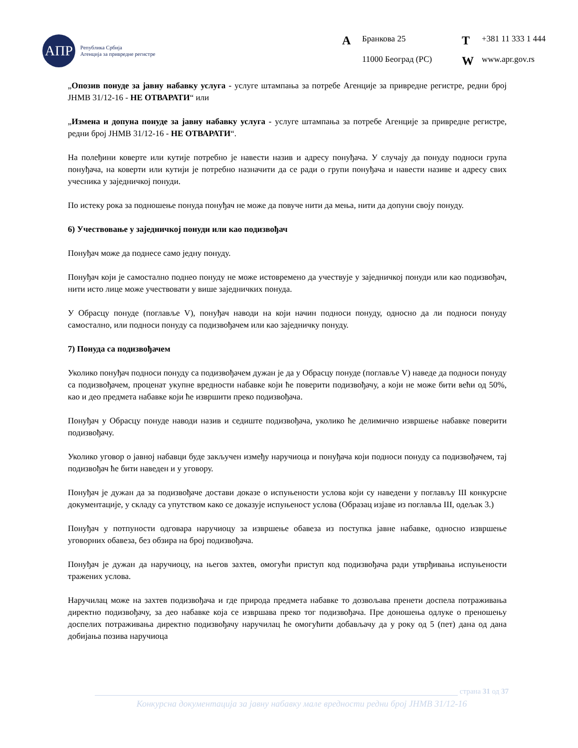АПР
Република Србија
Агенција за привредне регистре
A Бранкова 25 T +381 11 333 1 444 11000 Београд (РС) W www.apr.gov.rs
„Опозив понуде за јавну набавку услуга - услуге штампања за потребе Агенције за привредне регистре, редни број ЈНМВ 31/12-16 - НЕ ОТВАРАТИ“ или
„Измена и допуна понуде за јавну набавку услуга - услуге штампања за потребе Агенције за привредне регистре, редни број ЈНМВ 31/12-16 - НЕ ОТВАРАТИ“.
На полеђини коверте или кутије потребно је навести назив и адресу понуђача. У случају да понуду подноси група понуђача, на коверти или кутији је потребно назначити да се ради о групи понуђача и навести називе и адресу свих учесника у заједничкој понуди.
По истеку рока за подношење понуда понуђач не може да повуче нити да мења, нити да допуни своју понуду.
6) Учествовање у заједничкој понуди или као подизвођач
Понуђач може да поднесе само једну понуду.
Понуђач који је самостално поднео понуду не може истовремено да учествује у заједничкој понуди или као подизвођач, нити исто лице може учествовати у више заједничких понуда.
У Обрасцу понуде (поглавље V), понуђач наводи на који начин подноси понуду, односно да ли подноси понуду самостално, или подноси понуду са подизвођачем или као заједничку понуду.
7) Понуда са подизвођачем
Уколико понуђач подноси понуду са подизвођачем дужан је да у Обрасцу понуде (поглавље V) наведе да подноси понуду са подизвођачем, проценат укупне вредности набавке који ће поверити подизвођачу, а који не може бити већи од 50%, као и део предмета набавке који ће извршити преко подизвођача.
Понуђач у Обрасцу понуде наводи назив и седиште подизвођача, уколико ће делимично извршење набавке поверити подизвођачу.
Уколико уговор о јавној набавци буде закључен између наручиоца и понуђача који подноси понуду са подизвођачем, тај подизвођач ће бити наведен и у уговору.
Понуђач је дужан да за подизвођаче достави доказе о испуњености услова који су наведени у поглављу III конкурсне документације, у складу са упутством како се доказује испуњеност услова (Образац изјаве из поглавља III, одељак 3.)
Понуђач у потпуности одговара наручиоцу за извршење обавеза из поступка јавне набавке, односно извршење уговорних обавеза, без обзира на број подизвођача.
Понуђач је дужан да наручиоцу, на његов захтев, омогући приступ код подизвођача ради утврђивања испуњености тражених услова.
Наручилац може на захтев подизвођача и где природа предмета набавке то дозвољава пренети доспела потраживања директно подизвођачу, за део набавке која се извршава преко тог подизвођача. Пре доношења одлуке о преношењу доспелих потраживања директно подизвођачу наручилац ће омогућити добављачу да у року од 5 (пет) дана од дана добијања позива наручиоца
страна 31 од 37
Конкурсна документација за јавну набавку мале вредности редни број ЈНМВ 31/12-16